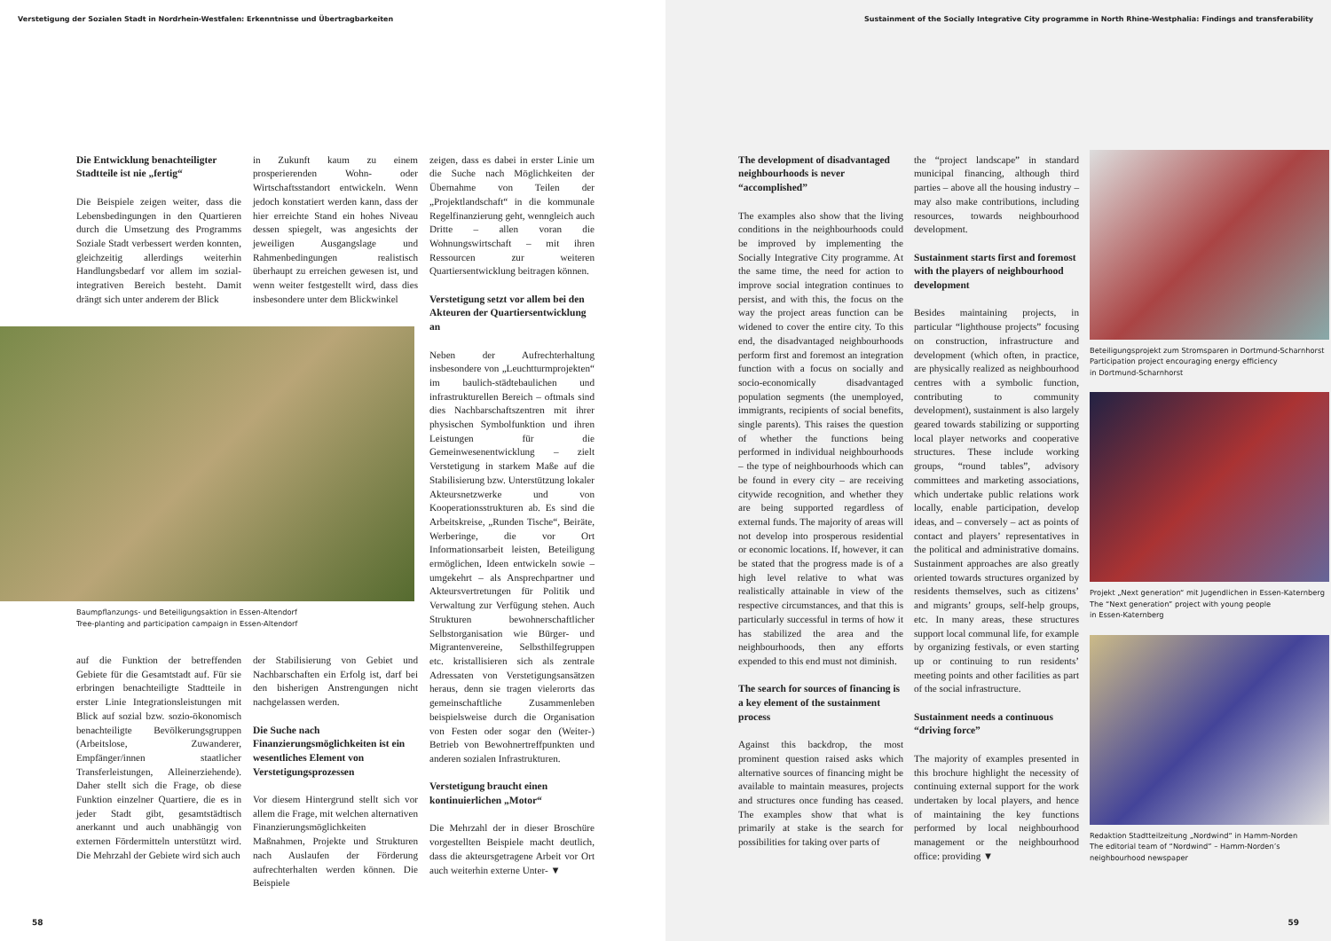Verstetigung der Sozialen Stadt in Nordrhein-Westfalen: Erkenntnisse und Übertragbarkeiten
Die Entwicklung benachteiligter Stadtteile ist nie „fertig“
Die Beispiele zeigen weiter, dass die Lebensbedingungen in den Quartieren durch die Umsetzung des Programms Soziale Stadt verbessert werden konnten, gleichzeitig allerdings weiterhin Handlungsbedarf vor allem im sozial-integrativen Bereich besteht. Damit drängt sich unter anderem der Blick
in Zukunft kaum zu einem prosperierenden Wohn- oder Wirtschaftsstandort entwickeln. Wenn jedoch konstatiert werden kann, dass der hier erreichte Stand ein hohes Niveau dessen spiegelt, was angesichts der jeweiligen Ausgangslage und Rahmenbedingungen realistisch überhaupt zu erreichen gewesen ist, und wenn weiter festgestellt wird, dass dies insbesondere unter dem Blickwinkel
zeigen, dass es dabei in erster Linie um die Suche nach Möglichkeiten der Übernahme von Teilen der „Projektlandschaft“ in die kommunale Regelfinanzierung geht, wenngleich auch Dritte – allen voran die Wohnungswirtschaft – mit ihren Ressourcen zur weiteren Quartiersentwicklung beitragen können.
Verstetigung setzt vor allem bei den Akteuren der Quartiersentwicklung an
Neben der Aufrechterhaltung insbesondere von „Leuchtturmprojekten“ im baulich-städtebaulichen und infrastrukturellen Bereich – oftmals sind dies Nachbarschaftszentren mit ihrer physischen Symbolfunktion und ihren Leistungen für die Gemeinwesenentwicklung – zielt Verstetigung in starkem Maße auf die Stabilisierung bzw. Unterstützung lokaler Akteursnetzwerke und von Kooperationsstrukturen ab. Es sind die Arbeitskreise, „Runden Tische“, Beiräte, Werberinge, die vor Ort Informationsarbeit leisten, Beteiligung ermöglichen, Ideen entwickeln sowie – umgekehrt – als Ansprechpartner und Akteursvertretungen für Politik und Verwaltung zur Verfügung stehen. Auch Strukturen bewohnerschaftlicher Selbstorganisation wie Bürger- und Migrantenvereine, Selbsthilfegruppen etc. kristallisieren sich als zentrale Adressaten von Verstetigungsansätzen heraus, denn sie tragen vielerorts das gemeinschaftliche Zusammenleben beispielsweise durch die Organisation von Festen oder sogar den (Weiter-) Betrieb von Bewohnertreffpunkten und anderen sozialen Infrastrukturen.
Verstetigung braucht einen kontinuierlichen „Motor“
Die Mehrzahl der in dieser Broschüre vorgestellten Beispiele macht deutlich, dass die akteursgetragene Arbeit vor Ort auch weiterhin externe Unter- ▼
Baumpflanzungs- und Beteiligungsaktion in Essen-Altendorf
Tree-planting and participation campaign in Essen-Altendorf
auf die Funktion der betreffenden Gebiete für die Gesamtstadt auf. Für sie erbringen benachteiligte Stadtteile in erster Linie Integrationsleistungen mit Blick auf sozial bzw. sozio-ökonomisch benachteiligte Bevölkerungsgruppen (Arbeitslose, Zuwanderer, Empfänger/innen staatlicher Transferleistungen, Alleinerziehende). Daher stellt sich die Frage, ob diese Funktion einzelner Quartiere, die es in jeder Stadt gibt, gesamtstädtisch anerkannt und auch unabhängig von externen Fördermitteln unterstützt wird. Die Mehrzahl der Gebiete wird sich auch
der Stabilisierung von Gebiet und Nachbarschaften ein Erfolg ist, darf bei den bisherigen Anstrengungen nicht nachgelassen werden.
Die Suche nach Finanzierungsmöglichkeiten ist ein wesentliches Element von Verstetigungsprozessen
Vor diesem Hintergrund stellt sich vor allem die Frage, mit welchen alternativen Finanzierungsmöglichkeiten Maßnahmen, Projekte und Strukturen nach Auslaufen der Förderung aufrechterhalten werden können. Die Beispiele
58
Sustainment of the Socially Integrative City programme in North Rhine-Westphalia: Findings and transferability
The development of disadvantaged neighbourhoods is never “accomplished”
The examples also show that the living conditions in the neighbourhoods could be improved by implementing the Socially Integrative City programme. At the same time, the need for action to improve social integration continues to persist, and with this, the focus on the way the project areas function can be widened to cover the entire city. To this end, the disadvantaged neighbourhoods perform first and foremost an integration function with a focus on socially and socio-economically disadvantaged population segments (the unemployed, immigrants, recipients of social benefits, single parents). This raises the question of whether the functions being performed in individual neighbourhoods – the type of neighbourhoods which can be found in every city – are receiving citywide recognition, and whether they are being supported regardless of external funds. The majority of areas will not develop into prosperous residential or economic locations. If, however, it can be stated that the progress made is of a high level relative to what was realistically attainable in view of the respective circumstances, and that this is particularly successful in terms of how it has stabilized the area and the neighbourhoods, then any efforts expended to this end must not diminish.
The search for sources of financing is a key element of the sustainment process
Against this backdrop, the most prominent question raised asks which alternative sources of financing might be available to maintain measures, projects and structures once funding has ceased. The examples show that what is primarily at stake is the search for possibilities for taking over parts of
the “project landscape” in standard municipal financing, although third parties – above all the housing industry – may also make contributions, including resources, towards neighbourhood development.
Sustainment starts first and foremost with the players of neighbourhood development
Besides maintaining projects, in particular “lighthouse projects” focusing on construction, infrastructure and development (which often, in practice, are physically realized as neighbourhood centres with a symbolic function, contributing to community development), sustainment is also largely geared towards stabilizing or supporting local player networks and cooperative structures. These include working groups, “round tables”, advisory committees and marketing associations, which undertake public relations work locally, enable participation, develop ideas, and – conversely – act as points of contact and players’ representatives in the political and administrative domains. Sustainment approaches are also greatly oriented towards structures organized by residents themselves, such as citizens’ and migrants’ groups, self-help groups, etc. In many areas, these structures support local communal life, for example by organizing festivals, or even starting up or continuing to run residents’ meeting points and other facilities as part of the social infrastructure.
Sustainment needs a continuous “driving force”
The majority of examples presented in this brochure highlight the necessity of continuing external support for the work undertaken by local players, and hence of maintaining the key functions performed by local neighbourhood management or the neighbourhood office: providing ▼
Beteiligungsprojekt zum Stromsparen in Dortmund-Scharnhorst
Participation project encouraging energy efficiency
in Dortmund-Scharnhorst
Projekt „Next generation“ mit Jugendlichen in Essen-Katernberg
The “Next generation” project with young people
in Essen-Katernberg
Redaktion Stadtteilzeitung „Nordwind“ in Hamm-Norden
The editorial team of “Nordwind” – Hamm-Norden’s
neighbourhood newspaper
59